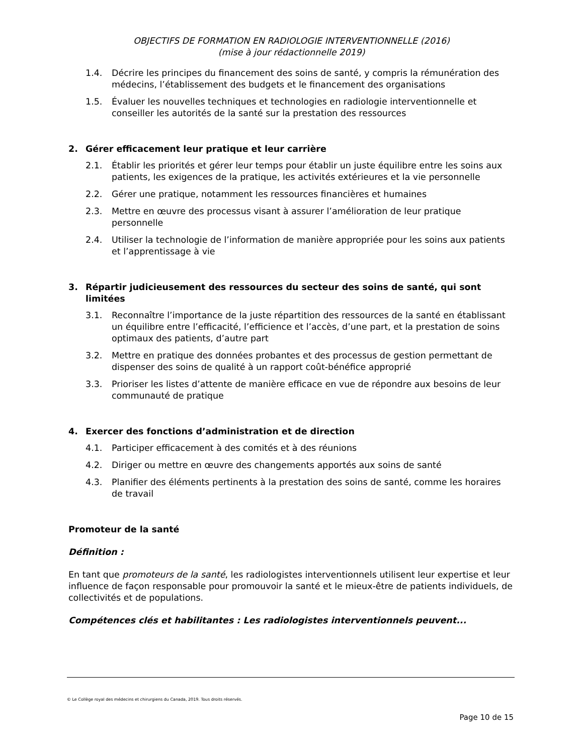OBJECTIFS DE FORMATION EN RADIOLOGIE INTERVENTIONNELLE (2016)
(mise à jour rédactionnelle 2019)
1.4. Décrire les principes du financement des soins de santé, y compris la rémunération des médecins, l’établissement des budgets et le financement des organisations
1.5. Évaluer les nouvelles techniques et technologies en radiologie interventionnelle et conseiller les autorités de la santé sur la prestation des ressources
2. Gérer efficacement leur pratique et leur carrière
2.1. Établir les priorités et gérer leur temps pour établir un juste équilibre entre les soins aux patients, les exigences de la pratique, les activités extérieures et la vie personnelle
2.2. Gérer une pratique, notamment les ressources financières et humaines
2.3. Mettre en œuvre des processus visant à assurer l’amélioration de leur pratique personnelle
2.4. Utiliser la technologie de l’information de manière appropriée pour les soins aux patients et l’apprentissage à vie
3. Répartir judicieusement des ressources du secteur des soins de santé, qui sont limitées
3.1. Reconnaître l’importance de la juste répartition des ressources de la santé en établissant un équilibre entre l’efficacité, l’efficience et l’accès, d’une part, et la prestation de soins optimaux des patients, d’autre part
3.2. Mettre en pratique des données probantes et des processus de gestion permettant de dispenser des soins de qualité à un rapport coût-bénéfice approprié
3.3. Prioriser les listes d’attente de manière efficace en vue de répondre aux besoins de leur communauté de pratique
4. Exercer des fonctions d’administration et de direction
4.1. Participer efficacement à des comités et à des réunions
4.2. Diriger ou mettre en œuvre des changements apportés aux soins de santé
4.3. Planifier des éléments pertinents à la prestation des soins de santé, comme les horaires de travail
Promoteur de la santé
Définition :
En tant que promoteurs de la santé, les radiologistes interventionnels utilisent leur expertise et leur influence de façon responsable pour promouvoir la santé et le mieux-être de patients individuels, de collectivités et de populations.
Compétences clés et habilitantes : Les radiologistes interventionnels peuvent...
© Le Collège royal des médecins et chirurgiens du Canada, 2019. Tous droits réservés.
Page 10 de 15